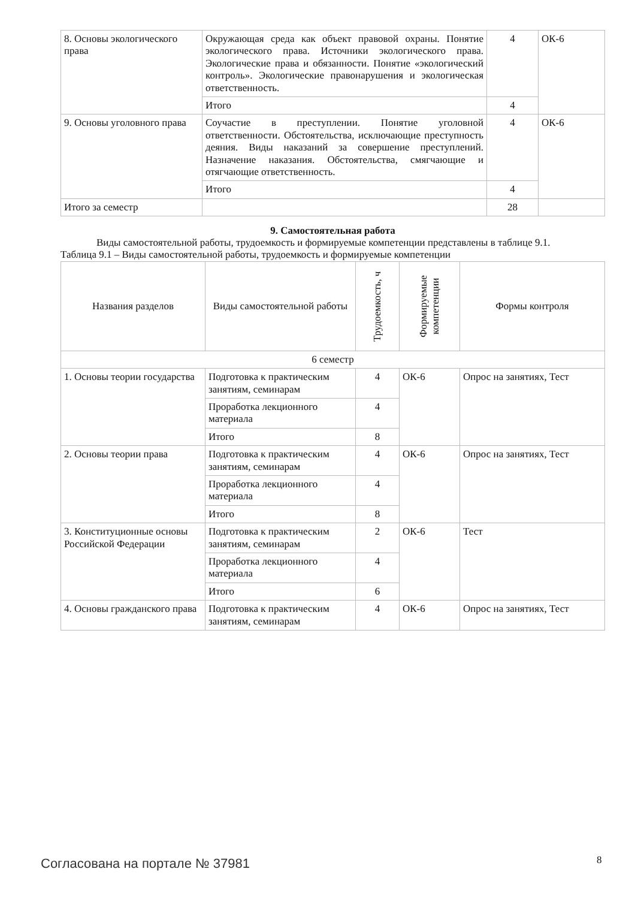| 8. Основы экологического права | Окружающая среда как объект правовой охраны. Понятие экологического права. Источники экологического права. Экологические права и обязанности. Понятие «экологический контроль». Экологические правонарушения и экологическая ответственность. | 4 | ОК-6 |
| | Итого | 4 | |
| 9. Основы уголовного права | Соучастие в преступлении. Понятие уголовной ответственности. Обстоятельства, исключающие преступность деяния. Виды наказаний за совершение преступлений. Назначение наказания. Обстоятельства, смягчающие и отягчающие ответственность. | 4 | ОК-6 |
| | Итого | 4 | |
| Итого за семестр | | 28 | |
9. Самостоятельная работа
Виды самостоятельной работы, трудоемкость и формируемые компетенции представлены в таблице 9.1.
Таблица 9.1 – Виды самостоятельной работы, трудоемкость и формируемые компетенции
| Названия разделов | Виды самостоятельной работы | Трудоемкость, ч | Формируемые компетенции | Формы контроля |
| --- | --- | --- | --- | --- |
| 6 семестр | | | | |
| 1. Основы теории государства | Подготовка к практическим занятиям, семинарам | 4 | ОК-6 | Опрос на занятиях, Тест |
| | Проработка лекционного материала | 4 | | |
| | Итого | 8 | | |
| 2. Основы теории права | Подготовка к практическим занятиям, семинарам | 4 | ОК-6 | Опрос на занятиях, Тест |
| | Проработка лекционного материала | 4 | | |
| | Итого | 8 | | |
| 3. Конституционные основы Российской Федерации | Подготовка к практическим занятиям, семинарам | 2 | ОК-6 | Тест |
| | Проработка лекционного материала | 4 | | |
| | Итого | 6 | | |
| 4. Основы гражданского права | Подготовка к практическим занятиям, семинарам | 4 | ОК-6 | Опрос на занятиях, Тест |
Согласована на портале № 37981 8